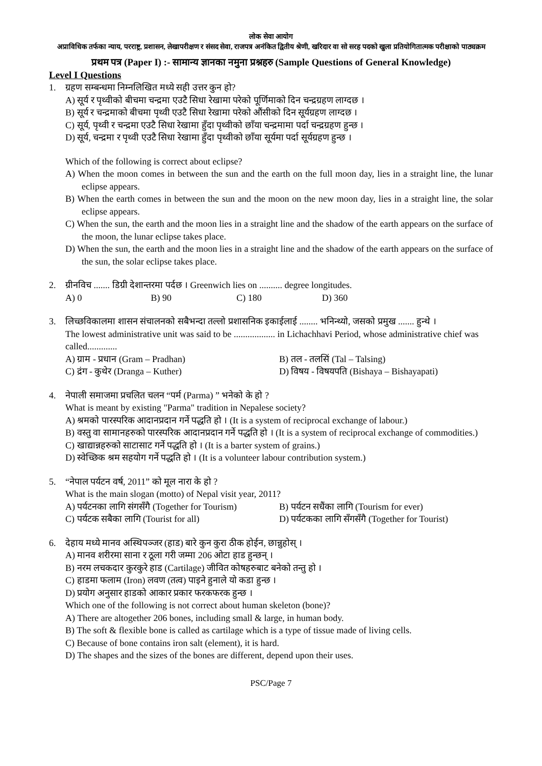लोक सेवा आयोग
अप्राविधिक तर्फका न्याय, परराष्ट्र, प्रशासन, लेखापरीक्षण र संसद सेवा, राजपत्र अनंकित द्वितीय श्रेणी, खरिदार वा सो सरह पदको खुला प्रतियोगितात्मक परीक्षाको पाठ्यक्रम
प्रथम पत्र (Paper I) :- सामान्य ज्ञानका नमुना प्रश्नहरु (Sample Questions of General Knowledge)
Level I Questions
1. ग्रहण सम्बन्धमा निम्नलिखित मध्ये सही उत्तर कुन हो?
A) सूर्य र पृथ्वीको बीचमा चन्द्रमा एउटै सिधा रेखामा परेको पूर्णिमाको दिन चन्द्रग्रहण लाग्दछ ।
B) सूर्य र चन्द्रमाको बीचमा पृथ्वी एउटै सिधा रेखामा परेको औंसीको दिन सूर्यग्रहण लाग्दछ ।
C) सूर्य, पृथ्वी र चन्द्रमा एउटै सिधा रेखामा हुँदा पृथ्वीको छाँया चन्द्रमामा पर्दा चन्द्रग्रहण हुन्छ ।
D) सूर्य, चन्द्रमा र पृथ्वी एउटै सिधा रेखामा हुँदा पृथ्वीको छाँया सूर्यमा पर्दा सूर्यग्रहण हुन्छ ।
Which of the following is correct about eclipse?
A) When the moon comes in between the sun and the earth on the full moon day, lies in a straight line, the lunar eclipse appears.
B) When the earth comes in between the sun and the moon on the new moon day, lies in a straight line, the solar eclipse appears.
C) When the sun, the earth and the moon lies in a straight line and the shadow of the earth appears on the surface of the moon, the lunar eclipse takes place.
D) When the sun, the earth and the moon lies in a straight line and the shadow of the earth appears on the surface of the sun, the solar eclipse takes place.
2. ग्रीनविच ....... डिग्री देशान्तरमा पर्दछ । Greenwich lies on .......... degree longitudes.
A) 0 B) 90 C) 180 D) 360
3. लिच्छविकालमा शासन संचालनको सबैभन्दा तल्लो प्रशासनिक इकाईलाई ........ भनिन्थ्यो, जसको प्रमुख ....... हुन्थे ।
The lowest administrative unit was said to be .................. in Lichachhavi Period, whose administrative chief was called.............
A) ग्राम - प्रधान (Gram – Pradhan) B) तल - तलसिं (Tal – Talsing)
C) द्रंग - कुथेर (Dranga – Kuther) D) विषय - विषयपति (Bishaya – Bishayapati)
4. नेपाली समाजमा प्रचलित चलन “पर्म (Parma) ” भनेको के हो ?
What is meant by existing "Parma" tradition in Nepalese society?
A) श्रमको पारस्परिक आदानप्रदान गर्ने पद्धति हो । (It is a system of reciprocal exchange of labour.)
B) वस्तु वा सामानहरुको पारस्परिक आदानप्रदान गर्ने पद्धति हो । (It is a system of reciprocal exchange of commodities.)
C) खाद्यान्नहरुको साटासाट गर्ने पद्धति हो । (It is a barter system of grains.)
D) स्वेच्छिक श्रम सहयोग गर्ने पद्धति हो । (It is a volunteer labour contribution system.)
5. “नेपाल पर्यटन वर्ष, 2011” को मूल नारा के हो ?
What is the main slogan (motto) of Nepal visit year, 2011?
A) पर्यटनका लागि संगसँगै (Together for Tourism) B) पर्यटन सधैंका लागि (Tourism for ever)
C) पर्यटक सबैका लागि (Tourist for all) D) पर्यटकका लागि सँगसँगै (Together for Tourist)
6. देहाय मध्ये मानव अस्थिपञ्जर (हाड) बारे कुन कुरा ठीक होईन, छान्नुहोस् ।
A) मानव शरीरमा साना र ठूला गरी जम्मा 206 ओटा हाड हुन्छन् ।
B) नरम लचकदार कुरकुरे हाड (Cartilage) जीवित कोषहरुबाट बनेको तन्तु हो ।
C) हाडमा फलाम (Iron) लवण (तत्व) पाइने हुनाले यो कडा हुन्छ ।
D) प्रयोग अनुसार हाडको आकार प्रकार फरकफरक हुन्छ ।
Which one of the following is not correct about human skeleton (bone)?
A) There are altogether 206 bones, including small & large, in human body.
B) The soft & flexible bone is called as cartilage which is a type of tissue made of living cells.
C) Because of bone contains iron salt (element), it is hard.
D) The shapes and the sizes of the bones are different, depend upon their uses.
PSC/Page 7